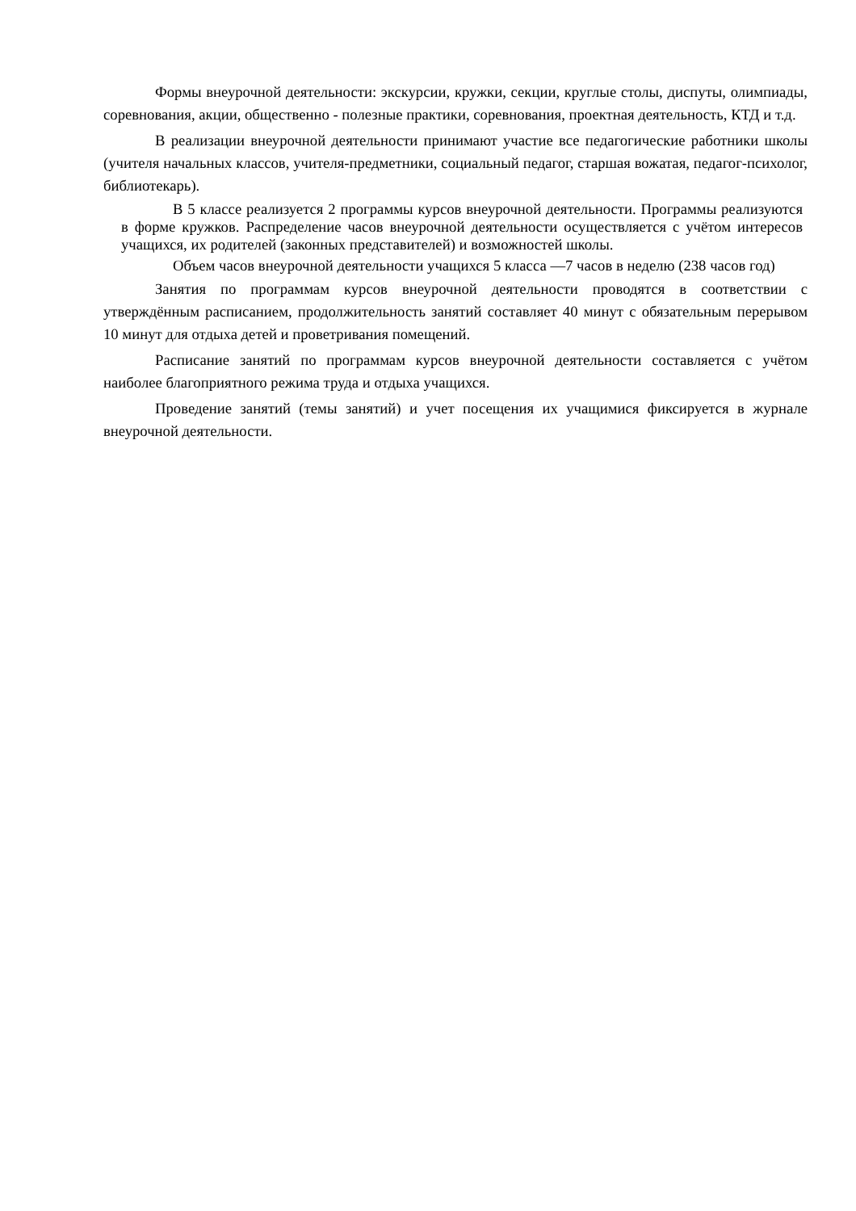Формы внеурочной деятельности: экскурсии, кружки, секции, круглые столы, диспуты, олимпиады, соревнования, акции, общественно - полезные практики, соревнования, проектная деятельность, КТД и т.д.
В реализации внеурочной деятельности принимают участие все педагогические работники школы (учителя начальных классов, учителя-предметники, социальный педагог, старшая вожатая, педагог-психолог, библиотекарь).
В 5 классе реализуется 2 программы курсов внеурочной деятельности. Программы реализуются в форме кружков. Распределение часов внеурочной деятельности осуществляется с учётом интересов учащихся, их родителей (законных представителей) и возможностей школы.
Объем часов внеурочной деятельности учащихся 5 класса —7 часов в неделю (238 часов год)
Занятия по программам курсов внеурочной деятельности проводятся в соответствии с утверждённым расписанием, продолжительность занятий составляет 40 минут с обязательным перерывом 10 минут для отдыха детей и проветривания помещений.
Расписание занятий по программам курсов внеурочной деятельности составляется с учётом наиболее благоприятного режима труда и отдыха учащихся.
Проведение занятий (темы занятий) и учет посещения их учащимися фиксируется в журнале внеурочной деятельности.